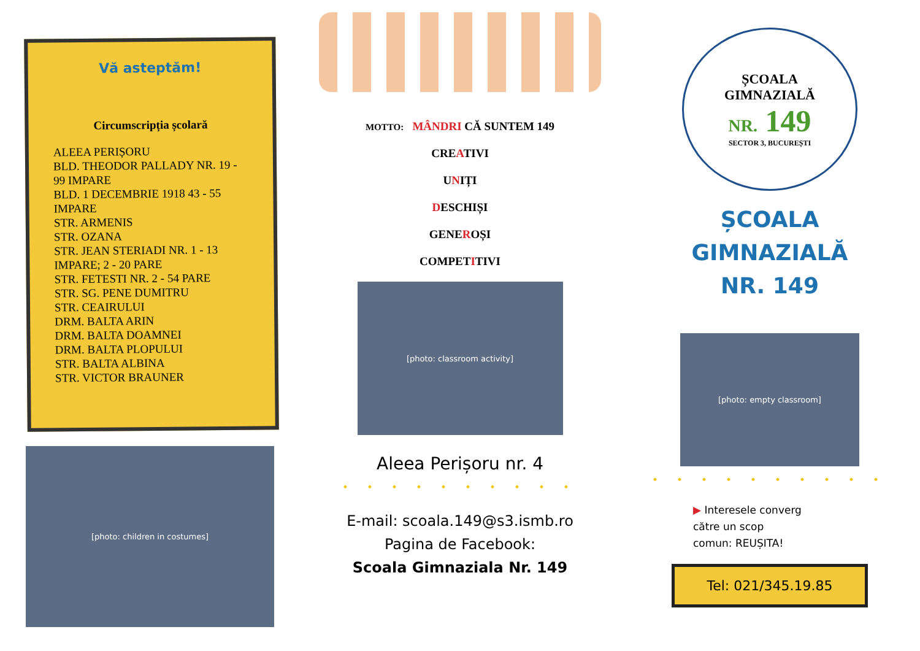Vă asteptăm!
Circumscripția școlară
ALEEA PERIȘORU
BLD. THEODOR PALLADY NR. 19 - 99 IMPARE
BLD. 1 DECEMBRIE 1918 43 - 55 IMPARE
STR. ARMENIS
STR. OZANA
STR. JEAN STERIADI NR. 1 - 13 IMPARE; 2 - 20 PARE
STR. FETESTI NR. 2 - 54 PARE
STR. SG. PENE DUMITRU
STR. CEAIRULUI
DRM. BALTA ARIN
DRM. BALTA DOAMNEI
DRM. BALTA PLOPULUI
STR. BALTA ALBINA
STR. VICTOR BRAUNER
[photo: children in costumes]
MOTTO: MÂNDRI CĂ SUNTEM 149
CREATIVI
UNIȚI
DESCHIȘI
GENEROȘI
COMPETITIVI
[photo: classroom activity]
Aleea Perișoru nr. 4
• • • • • • • • • •
E-mail: scoala.149@s3.ismb.ro
Pagina de Facebook:
Scoala Gimnaziala Nr. 149
ȘCOALA
GIMNAZIALĂ
NR. 149
SECTOR 3, BUCUREȘTI
ȘCOALA
GIMNAZIALĂ
NR. 149
[photo: empty classroom]
• • • • • • • • • •
▶ Interesele converg
către un scop
comun: REUȘITA!
Tel: 021/345.19.85